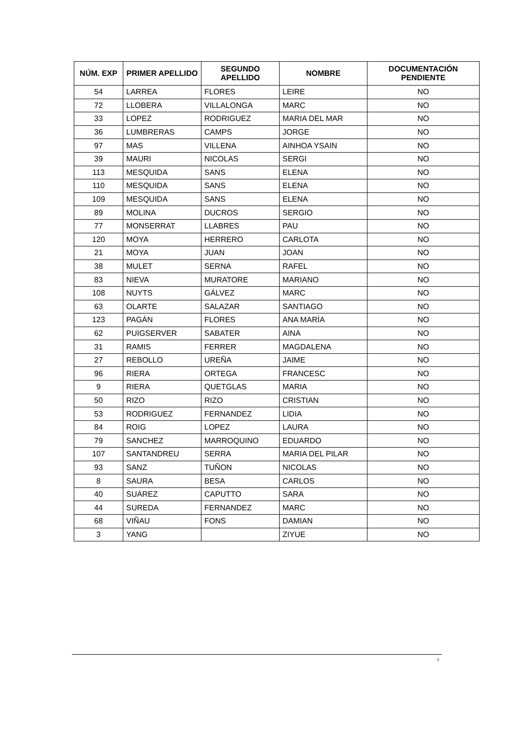| NÚM. EXP | PRIMER APELLIDO | SEGUNDO APELLIDO | NOMBRE | DOCUMENTACIÓN PENDIENTE |
| --- | --- | --- | --- | --- |
| 54 | LARREA | FLORES | LEIRE | NO |
| 72 | LLOBERA | VILLALONGA | MARC | NO |
| 33 | LOPEZ | RODRIGUEZ | MARIA DEL MAR | NO |
| 36 | LUMBRERAS | CAMPS | JORGE | NO |
| 97 | MAS | VILLENA | AINHOA YSAIN | NO |
| 39 | MAURI | NICOLAS | SERGI | NO |
| 113 | MESQUIDA | SANS | ELENA | NO |
| 110 | MESQUIDA | SANS | ELENA | NO |
| 109 | MESQUIDA | SANS | ELENA | NO |
| 89 | MOLINA | DUCROS | SERGIO | NO |
| 77 | MONSERRAT | LLABRES | PAU | NO |
| 120 | MOYA | HERRERO | CARLOTA | NO |
| 21 | MOYA | JUAN | JOAN | NO |
| 38 | MULET | SERNA | RAFEL | NO |
| 83 | NIEVA | MURATORE | MARIANO | NO |
| 108 | NUYTS | GÁLVEZ | MARC | NO |
| 63 | OLARTE | SALAZAR | SANTIAGO | NO |
| 123 | PAGÁN | FLORES | ANA MARÍA | NO |
| 62 | PUIGSERVER | SABATER | AINA | NO |
| 31 | RAMIS | FERRER | MAGDALENA | NO |
| 27 | REBOLLO | UREÑA | JAIME | NO |
| 96 | RIERA | ORTEGA | FRANCESC | NO |
| 9 | RIERA | QUETGLAS | MARIA | NO |
| 50 | RIZO | RIZO | CRISTIAN | NO |
| 53 | RODRIGUEZ | FERNANDEZ | LIDIA | NO |
| 84 | ROIG | LOPEZ | LAURA | NO |
| 79 | SANCHEZ | MARROQUINO | EDUARDO | NO |
| 107 | SANTANDREU | SERRA | MARIA DEL PILAR | NO |
| 93 | SANZ | TUÑON | NICOLAS | NO |
| 8 | SAURA | BESA | CARLOS | NO |
| 40 | SUÁREZ | CAPUTTO | SARA | NO |
| 44 | SUREDA | FERNANDEZ | MARC | NO |
| 68 | VIÑAU | FONS | DAMIAN | NO |
| 3 | YANG | | ZIYUE | NO |
8